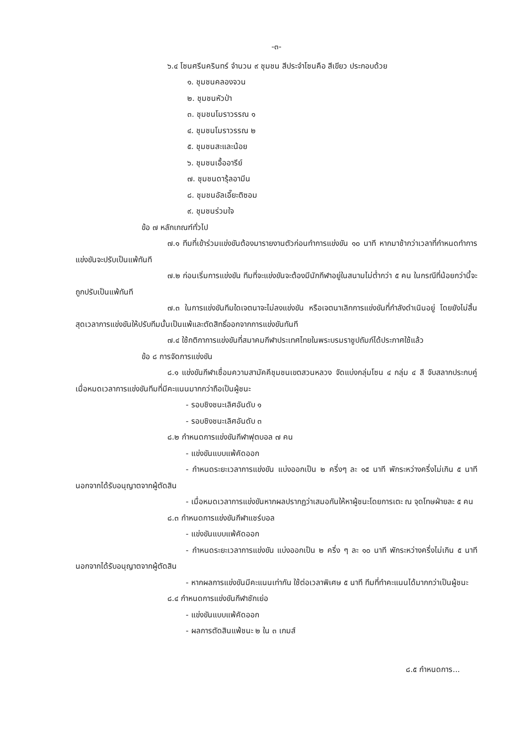-๓-
๖.๔ โซนศรีนครินทร์ จำนวน ๙ ชุมชน สีประจำโซนคือ สีเขียว ประกอบด้วย
๑. ชุมชนคลองจวน
๒. ชุมชนหัวป่า
๓. ชุมชนโมราวรรณ ๑
๔. ชุมชนโมราวรรณ ๒
๕. ชุมชนสะและน้อย
๖. ชุมชนเอื้ออารีย์
๗. ชุมชนดารุ้ลอามีน
๘. ชุมชนอัลเอี๊ยะติซอม
๙. ชุมชนร่วมใจ
ข้อ ๗ หลักเกณฑ์ทั่วไป
๗.๑ ทีมที่เข้าร่วมแข่งขันต้องมารายงานตัวก่อนทำการแข่งขัน ๑๐ นาที หากมาช้ากว่าเวลาที่กำหนดทำการแข่งขันจะปรับเป็นแพ้ทันที
๗.๒ ก่อนเริ่มการแข่งขัน ทีมที่จะแข่งขันจะต้องมีนักกีฬาอยู่ในสนามไม่ต่ำกว่า ๕ คน ในกรณีที่น้อยกว่านี้จะถูกปรับเป็นแพ้ทันที
๗.๓ ในการแข่งขันทีมใดเจตนาจะไม่ลงแข่งขัน หรือเจตนาเลิกการแข่งขันที่กำลังดำเนินอยู่ โดยยังไม่สิ้นสุดเวลาการแข่งขันให้ปรับทีมนั้นเป็นแพ้และตัดสิทธิ์ออกจากการแข่งขันทันที
๗.๔ ใช้กติกาการแข่งขันที่สมาคมกีฬาประเทศไทยในพระบรมราชูปถัมภ์ได้ประกาศใช้แล้ว
ข้อ ๘ การจัดการแข่งขัน
๘.๑ แข่งขันกีฬาเชื่อมความสามัคคีชุมชนเขตสวนหลวง จัดแบ่งกลุ่มโซน ๔ กลุ่ม ๔ สี จับสลากประกบคู่ เมื่อหมดเวลาการแข่งขันทีมที่มีคะแนนมากกว่าถือเป็นผู้ชนะ
- รอบชิงชนะเลิศอันดับ ๑
- รอบชิงชนะเลิศอันดับ ๓
๘.๒ กำหนดการแข่งขันกีฬาฟุตบอล ๗ คน
- แข่งขันแบบแพ้คัดออก
- กำหนดระยะเวลาการแข่งขัน แบ่งออกเป็น ๒ ครึ่งๆ ละ ๑๕ นาที พักระหว่างครึ่งไม่เกิน ๕ นาที นอกจากได้รับอนุญาตจากผู้ตัดสิน
- เมื่อหมดเวลาการแข่งขันหากผลปรากฏว่าเสมอกันให้หาผู้ชนะโดยการเตะ ณ จุดโทษฝ่ายละ ๕ คน
๘.๓ กำหนดการแข่งขันกีฬาแชร์บอล
- แข่งขันแบบแพ้คัดออก
- กำหนดระยะเวลาการแข่งขัน แบ่งออกเป็น ๒ ครึ่ง ๆ ละ ๑๐ นาที พักระหว่างครึ่งไม่เกิน ๕ นาที นอกจากได้รับอนุญาตจากผู้ตัดสิน
- หากผลการแข่งขันมีคะแนนเท่ากัน ใช้ต่อเวลาพิเศษ ๕ นาที ทีมที่ทำคะแนนได้มากกว่าเป็นผู้ชนะ
๘.๔ กำหนดการแข่งขันกีฬาชักเย่อ
- แข่งขันแบบแพ้คัดออก
- ผลการตัดสินแพ้ชนะ ๒ ใน ๓ เกมส์
๘.๕ กำหนดการ...